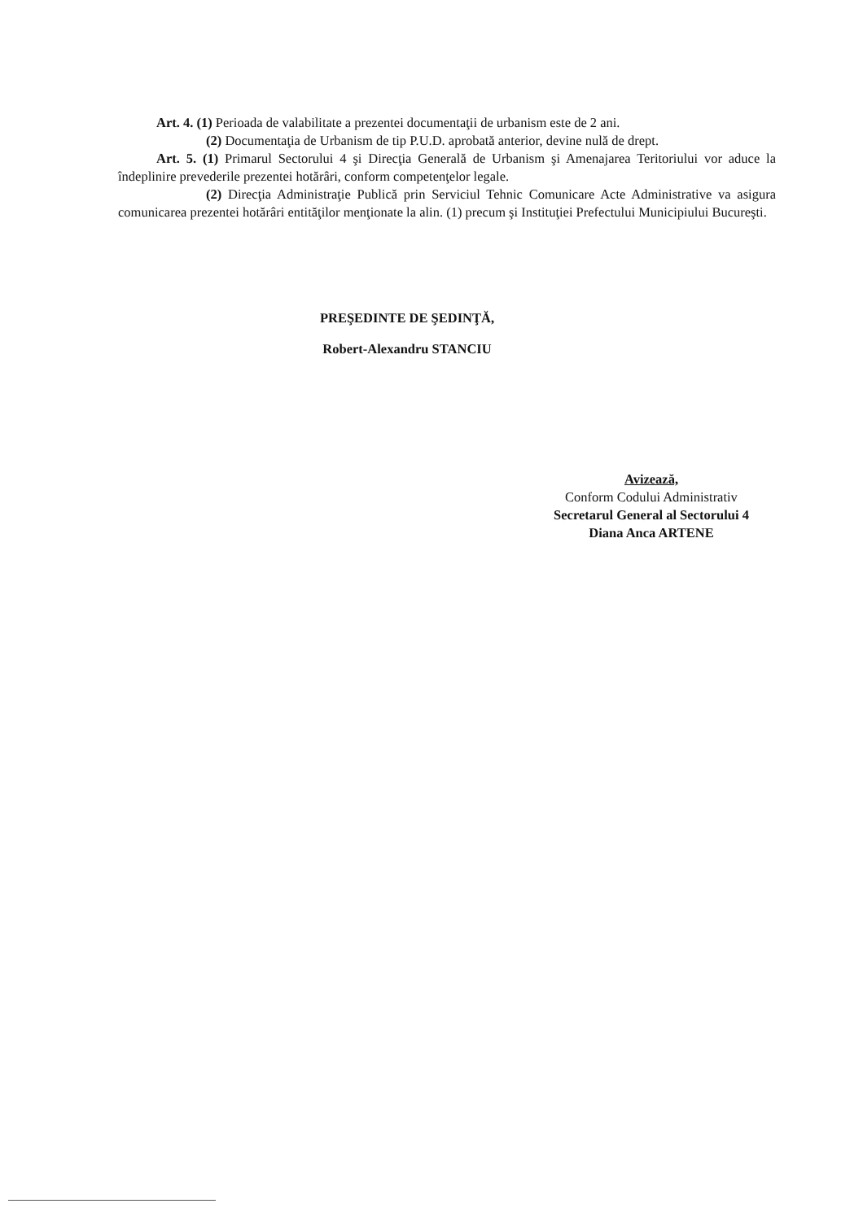Art. 4. (1) Perioada de valabilitate a prezentei documentaţii de urbanism este de 2 ani.
(2) Documentaţia de Urbanism de tip P.U.D. aprobată anterior, devine nulă de drept.
Art. 5. (1) Primarul Sectorului 4 şi Direcţia Generală de Urbanism şi Amenajarea Teritoriului vor aduce la îndeplinire prevederile prezentei hotărâri, conform competenţelor legale.
(2) Direcţia Administraţie Publică prin Serviciul Tehnic Comunicare Acte Administrative va asigura comunicarea prezentei hotărâri entităţilor menţionate la alin. (1) precum şi Instituţiei Prefectului Municipiului Bucureşti.
PREŞEDINTE DE ŞEDINŢĂ,
Robert-Alexandru STANCIU
Avizează,
Conform Codului Administrativ
Secretarul General al Sectorului 4
Diana Anca ARTENE